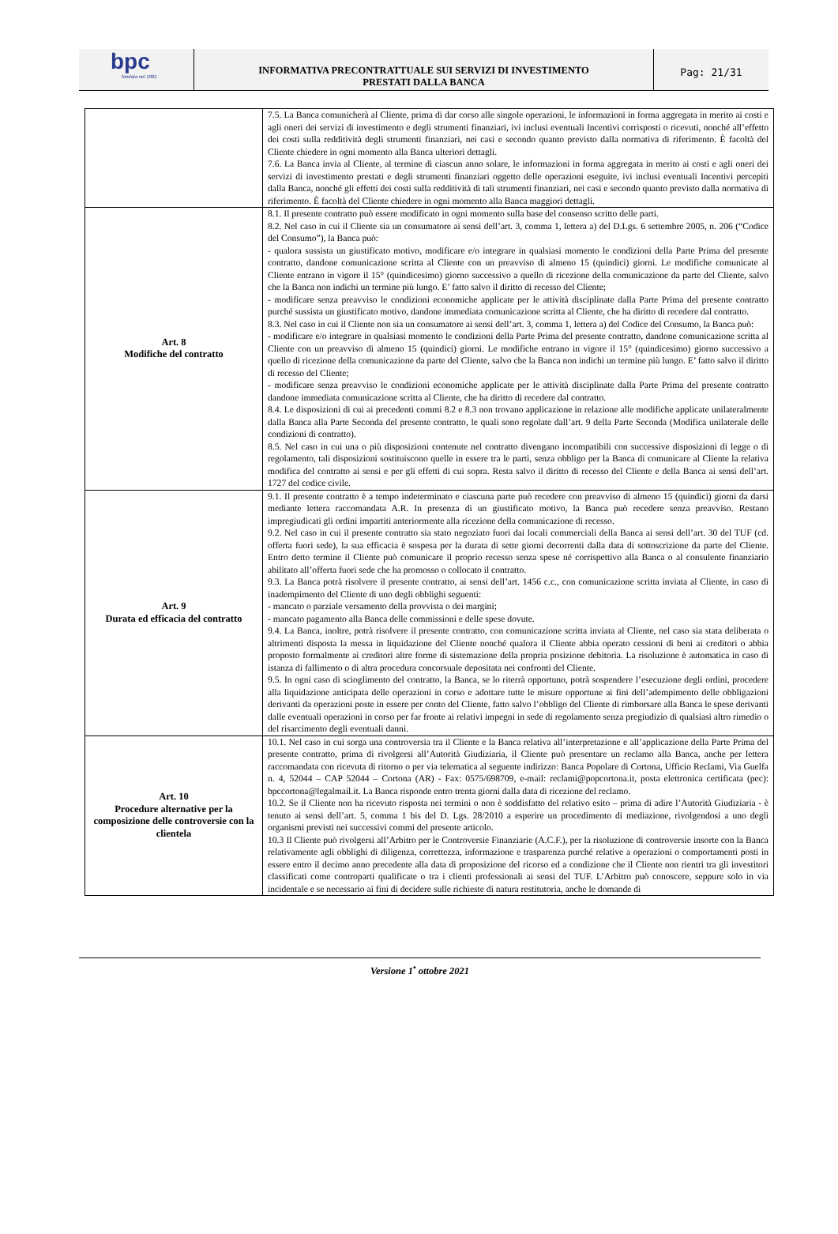bpc
fondata nel 1881
INFORMATIVA PRECONTRATTUALE SUI SERVIZI DI INVESTIMENTO
PRESTATI DALLA BANCA
Pag: 21/31
| | 7.5. La Banca comunicherà al Cliente, prima di dar corso alle singole operazioni, le informazioni in forma aggregata in merito ai costi e agli oneri dei servizi di investimento e degli strumenti finanziari, ivi inclusi eventuali Incentivi corrisposti o ricevuti, nonché all’effetto dei costi sulla redditività degli strumenti finanziari, nei casi e secondo quanto previsto dalla normativa di riferimento. È facoltà del Cliente chiedere in ogni momento alla Banca ulteriori dettagli. 7.6. La Banca invia al Cliente, al termine di ciascun anno solare, le informazioni in forma aggregata in merito ai costi e agli oneri dei servizi di investimento prestati e degli strumenti finanziari oggetto delle operazioni eseguite, ivi inclusi eventuali Incentivi percepiti dalla Banca, nonché gli effetti dei costi sulla redditività di tali strumenti finanziari, nei casi e secondo quanto previsto dalla normativa di riferimento. È facoltà del Cliente chiedere in ogni momento alla Banca maggiori dettagli. |
| Art. 8 Modifiche del contratto | 8.1. Il presente contratto può essere modificato in ogni momento sulla base del consenso scritto delle parti. 8.2. Nel caso in cui il Cliente sia un consumatore ai sensi dell’art. 3, comma 1, lettera a) del D.Lgs. 6 settembre 2005, n. 206 (“Codice del Consumo”), la Banca può: - qualora sussista un giustificato motivo, modificare e/o integrare in qualsiasi momento le condizioni della Parte Prima del presente contratto, dandone comunicazione scritta al Cliente con un preavviso di almeno 15 (quindici) giorni. Le modifiche comunicate al Cliente entrano in vigore il 15° (quindicesimo) giorno successivo a quello di ricezione della comunicazione da parte del Cliente, salvo che la Banca non indichi un termine più lungo. E’ fatto salvo il diritto di recesso del Cliente; - modificare senza preavviso le condizioni economiche applicate per le attività disciplinate dalla Parte Prima del presente contratto purché sussista un giustificato motivo, dandone immediata comunicazione scritta al Cliente, che ha diritto di recedere dal contratto. 8.3. Nel caso in cui il Cliente non sia un consumatore ai sensi dell’art. 3, comma 1, lettera a) del Codice del Consumo, la Banca può: - modificare e/o integrare in qualsiasi momento le condizioni della Parte Prima del presente contratto, dandone comunicazione scritta al Cliente con un preavviso di almeno 15 (quindici) giorni. Le modifiche entrano in vigore il 15° (quindicesimo) giorno successivo a quello di ricezione della comunicazione da parte del Cliente, salvo che la Banca non indichi un termine più lungo. E’ fatto salvo il diritto di recesso del Cliente; - modificare senza preavviso le condizioni economiche applicate per le attività disciplinate dalla Parte Prima del presente contratto dandone immediata comunicazione scritta al Cliente, che ha diritto di recedere dal contratto. 8.4. Le disposizioni di cui ai precedenti commi 8.2 e 8.3 non trovano applicazione in relazione alle modifiche applicate unilateralmente dalla Banca alla Parte Seconda del presente contratto, le quali sono regolate dall’art. 9 della Parte Seconda (Modifica unilaterale delle condizioni di contratto). 8.5. Nel caso in cui una o più disposizioni contenute nel contratto divengano incompatibili con successive disposizioni di legge o di regolamento, tali disposizioni sostituiscono quelle in essere tra le parti, senza obbligo per la Banca di comunicare al Cliente la relativa modifica del contratto ai sensi e per gli effetti di cui sopra. Resta salvo il diritto di recesso del Cliente e della Banca ai sensi dell’art. 1727 del codice civile. |
| Art. 9 Durata ed efficacia del contratto | 9.1. Il presente contratto è a tempo indeterminato e ciascuna parte può recedere con preavviso di almeno 15 (quindici) giorni da darsi mediante lettera raccomandata A.R. In presenza di un giustificato motivo, la Banca può recedere senza preavviso. Restano impregiudicati gli ordini impartiti anteriormente alla ricezione della comunicazione di recesso. 9.2. Nel caso in cui il presente contratto sia stato negoziato fuori dai locali commerciali della Banca ai sensi dell’art. 30 del TUF (cd. offerta fuori sede), la sua efficacia è sospesa per la durata di sette giorni decorrenti dalla data di sottoscrizione da parte del Cliente. Entro detto termine il Cliente può comunicare il proprio recesso senza spese né corrispettivo alla Banca o al consulente finanziario abilitato all’offerta fuori sede che ha promosso o collocato il contratto. 9.3. La Banca potrà risolvere il presente contratto, ai sensi dell’art. 1456 c.c., con comunicazione scritta inviata al Cliente, in caso di inadempimento del Cliente di uno degli obblighi seguenti: - mancato o parziale versamento della provvista o dei margini; - mancato pagamento alla Banca delle commissioni e delle spese dovute. 9.4. La Banca, inoltre, potrà risolvere il presente contratto, con comunicazione scritta inviata al Cliente, nel caso sia stata deliberata o altrimenti disposta la messa in liquidazione del Cliente nonché qualora il Cliente abbia operato cessioni di beni ai creditori o abbia proposto formalmente ai creditori altre forme di sistemazione della propria posizione debitoria. La risoluzione è automatica in caso di istanza di fallimento o di altra procedura concorsuale depositata nei confronti del Cliente. 9.5. In ogni caso di scioglimento del contratto, la Banca, se lo riterrà opportuno, potrà sospendere l’esecuzione degli ordini, procedere alla liquidazione anticipata delle operazioni in corso e adottare tutte le misure opportune ai fini dell’adempimento delle obbligazioni derivanti da operazioni poste in essere per conto del Cliente, fatto salvo l’obbligo del Cliente di rimborsare alla Banca le spese derivanti dalle eventuali operazioni in corso per far fronte ai relativi impegni in sede di regolamento senza pregiudizio di qualsiasi altro rimedio o del risarcimento degli eventuali danni. |
| Art. 10 Procedure alternative per la composizione delle controversie con la clientela | 10.1. Nel caso in cui sorga una controversia tra il Cliente e la Banca relativa all’interpretazione e all’applicazione della Parte Prima del presente contratto, prima di rivolgersi all’Autorità Giudiziaria, il Cliente può presentare un reclamo alla Banca, anche per lettera raccomandata con ricevuta di ritorno o per via telematica al seguente indirizzo: Banca Popolare di Cortona, Ufficio Reclami, Via Guelfa n. 4, 52044 – CAP 52044 – Cortona (AR) - Fax: 0575/698709, e-mail: reclami@popcortona.it, posta elettronica certificata (pec): bpccortona@legalmail.it. La Banca risponde entro trenta giorni dalla data di ricezione del reclamo. 10.2. Se il Cliente non ha ricevuto risposta nei termini o non è soddisfatto del relativo esito – prima di adire l’Autorità Giudiziaria - è tenuto ai sensi dell’art. 5, comma 1 bis del D. Lgs. 28/2010 a esperire un procedimento di mediazione, rivolgendosi a uno degli organismi previsti nei successivi commi del presente articolo. 10.3 Il Cliente può rivolgersi all’Arbitro per le Controversie Finanziarie (A.C.F.), per la risoluzione di controversie insorte con la Banca relativamente agli obblighi di diligenza, correttezza, informazione e trasparenza purché relative a operazioni o comportamenti posti in essere entro il decimo anno precedente alla data di proposizione del ricorso ed a condizione che il Cliente non rientri tra gli investitori classificati come controparti qualificate o tra i clienti professionali ai sensi del TUF. L’Arbitro può conoscere, seppure solo in via incidentale e se necessario ai fini di decidere sulle richieste di natura restitutoria, anche le domande di |
Versione 1<sup>•</sup> ottobre 2021